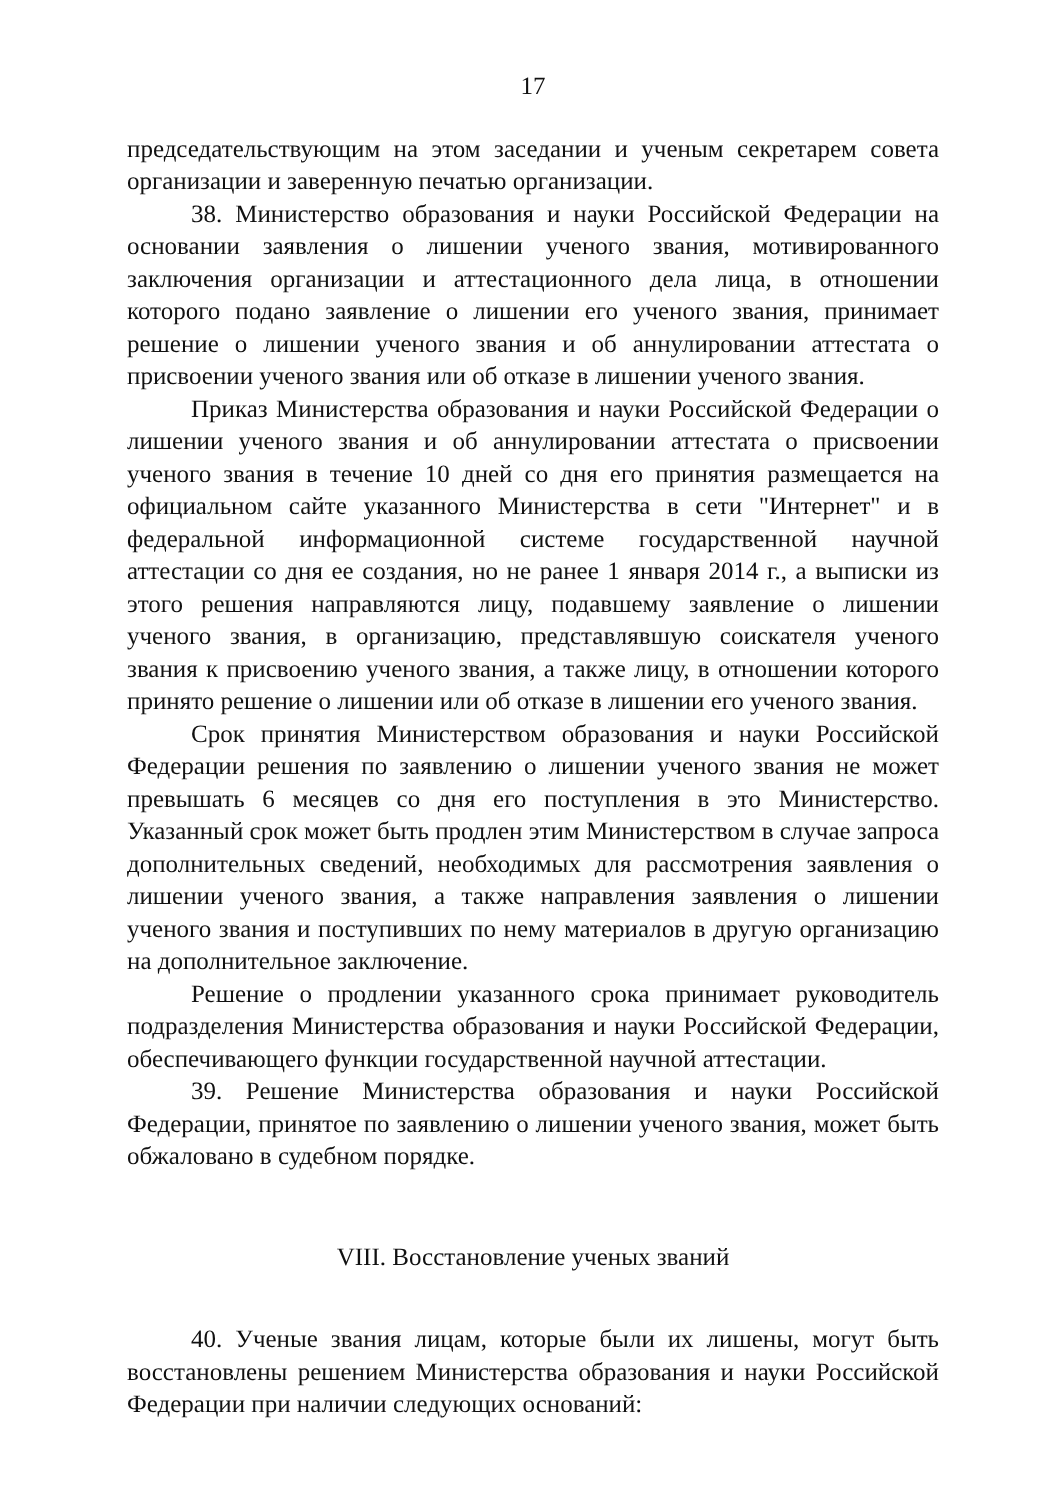17
председательствующим на этом заседании и ученым секретарем совета организации и заверенную печатью организации.
38. Министерство образования и науки Российской Федерации на основании заявления о лишении ученого звания, мотивированного заключения организации и аттестационного дела лица, в отношении которого подано заявление о лишении его ученого звания, принимает решение о лишении ученого звания и об аннулировании аттестата о присвоении ученого звания или об отказе в лишении ученого звания.
Приказ Министерства образования и науки Российской Федерации о лишении ученого звания и об аннулировании аттестата о присвоении ученого звания в течение 10 дней со дня его принятия размещается на официальном сайте указанного Министерства в сети "Интернет" и в федеральной информационной системе государственной научной аттестации со дня ее создания, но не ранее 1 января 2014 г., а выписки из этого решения направляются лицу, подавшему заявление о лишении ученого звания, в организацию, представлявшую соискателя ученого звания к присвоению ученого звания, а также лицу, в отношении которого принято решение о лишении или об отказе в лишении его ученого звания.
Срок принятия Министерством образования и науки Российской Федерации решения по заявлению о лишении ученого звания не может превышать 6 месяцев со дня его поступления в это Министерство. Указанный срок может быть продлен этим Министерством в случае запроса дополнительных сведений, необходимых для рассмотрения заявления о лишении ученого звания, а также направления заявления о лишении ученого звания и поступивших по нему материалов в другую организацию на дополнительное заключение.
Решение о продлении указанного срока принимает руководитель подразделения Министерства образования и науки Российской Федерации, обеспечивающего функции государственной научной аттестации.
39. Решение Министерства образования и науки Российской Федерации, принятое по заявлению о лишении ученого звания, может быть обжаловано в судебном порядке.
VIII. Восстановление ученых званий
40. Ученые звания лицам, которые были их лишены, могут быть восстановлены решением Министерства образования и науки Российской Федерации при наличии следующих оснований: